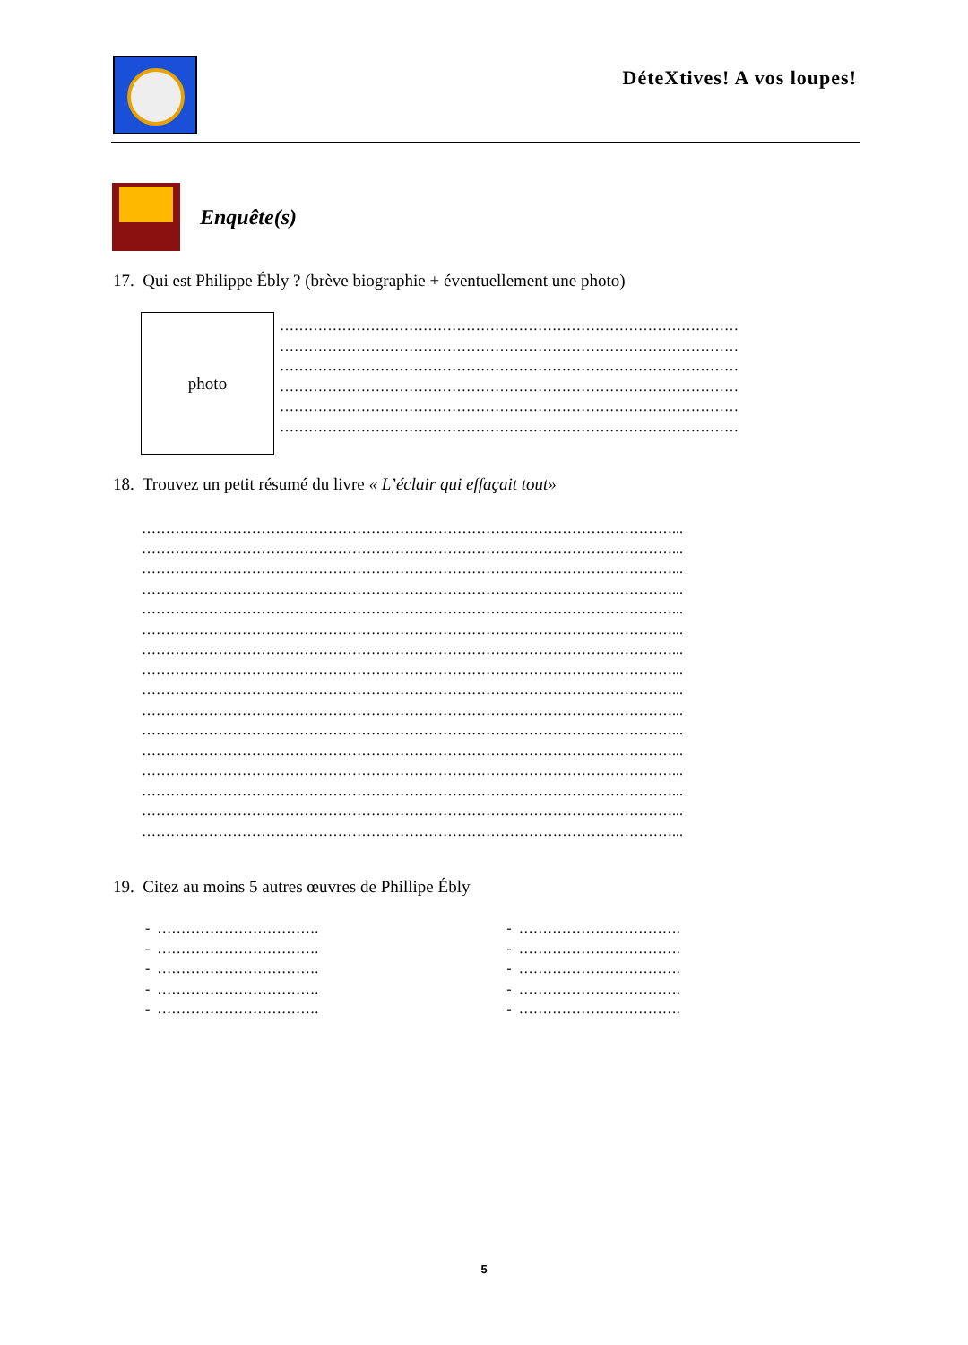DéteXtives! A vos loupes!
Enquête(s)
17. Qui est Philippe Ébly ? (brève biographie + éventuellement une photo)
photo
……………………………………………………………………………………
……………………………………………………………………………………
……………………………………………………………………………………
……………………………………………………………………………………
……………………………………………………………………………………
……………………………………………………………………………………
18. Trouvez un petit résumé du livre « L’éclair qui effaçait tout»
…………………………………………………………………………………………………...
…………………………………………………………………………………………………...
…………………………………………………………………………………………………...
…………………………………………………………………………………………………...
…………………………………………………………………………………………………...
…………………………………………………………………………………………………...
…………………………………………………………………………………………………...
…………………………………………………………………………………………………...
…………………………………………………………………………………………………...
…………………………………………………………………………………………………...
…………………………………………………………………………………………………...
…………………………………………………………………………………………………...
…………………………………………………………………………………………………...
…………………………………………………………………………………………………...
…………………………………………………………………………………………………...
…………………………………………………………………………………………………...
19. Citez au moins 5 autres œuvres de Phillipe Ébly
- …………………………….
- …………………………….
- …………………………….
- …………………………….
- …………………………….
- …………………………….
- …………………………….
- …………………………….
- …………………………….
- …………………………….
5